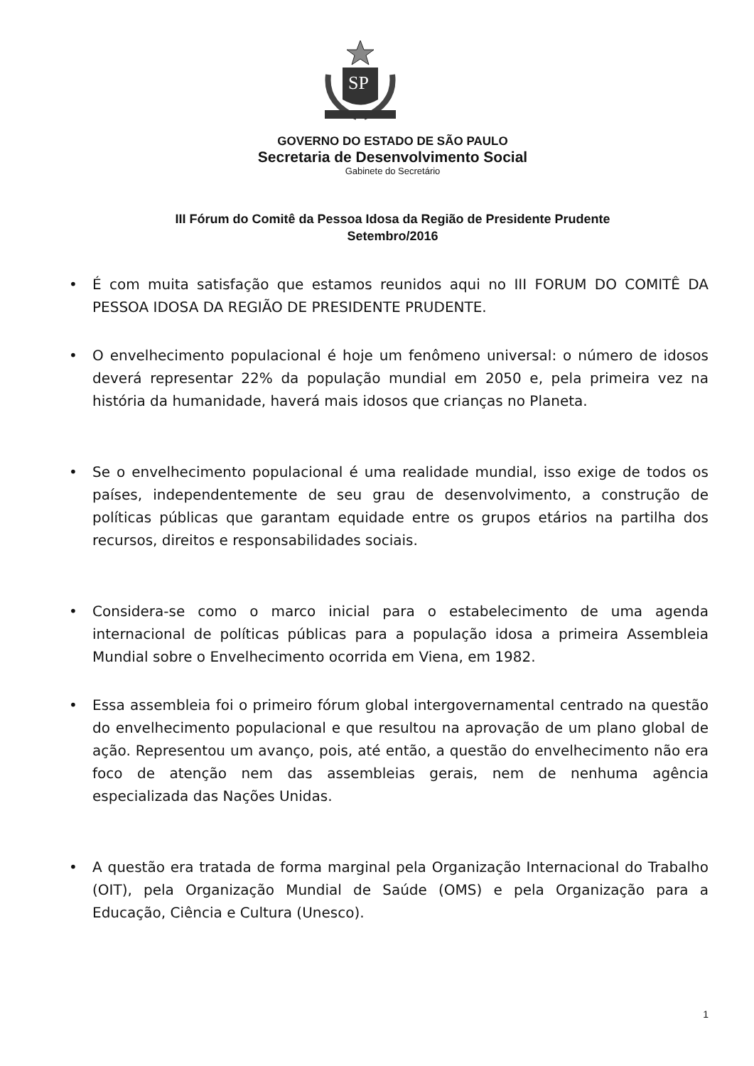SP
GOVERNO DO ESTADO DE SÃO PAULO
Secretaria de Desenvolvimento Social
Gabinete do Secretário
III Fórum do Comitê da Pessoa Idosa da Região de Presidente Prudente
Setembro/2016
• É com muita satisfação que estamos reunidos aqui no III FORUM DO COMITÊ DA PESSOA IDOSA DA REGIÃO DE PRESIDENTE PRUDENTE.
• O envelhecimento populacional é hoje um fenômeno universal: o número de idosos deverá representar 22% da população mundial em 2050 e, pela primeira vez na história da humanidade, haverá mais idosos que crianças no Planeta.
• Se o envelhecimento populacional é uma realidade mundial, isso exige de todos os países, independentemente de seu grau de desenvolvimento, a construção de políticas públicas que garantam equidade entre os grupos etários na partilha dos recursos, direitos e responsabilidades sociais.
• Considera-se como o marco inicial para o estabelecimento de uma agenda internacional de políticas públicas para a população idosa a primeira Assembleia Mundial sobre o Envelhecimento ocorrida em Viena, em 1982.
• Essa assembleia foi o primeiro fórum global intergovernamental centrado na questão do envelhecimento populacional e que resultou na aprovação de um plano global de ação. Representou um avanço, pois, até então, a questão do envelhecimento não era foco de atenção nem das assembleias gerais, nem de nenhuma agência especializada das Nações Unidas.
• A questão era tratada de forma marginal pela Organização Internacional do Trabalho (OIT), pela Organização Mundial de Saúde (OMS) e pela Organização para a Educação, Ciência e Cultura (Unesco).
1